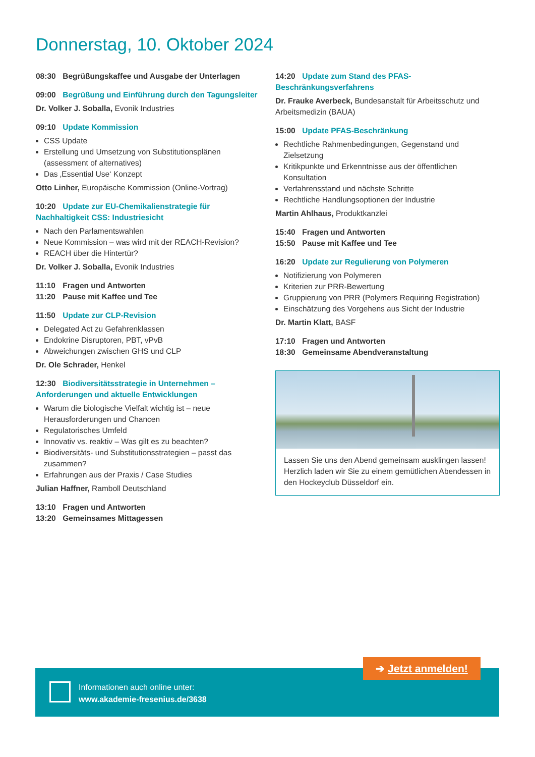Donnerstag, 10. Oktober 2024
08:30 Begrüßungskaffee und Ausgabe der Unterlagen
09:00 Begrüßung und Einführung durch den Tagungsleiter
Dr. Volker J. Soballa, Evonik Industries
09:10 Update Kommission
CSS Update
Erstellung und Umsetzung von Substitutionsplänen (assessment of alternatives)
Das ‚Essential Use‘ Konzept
Otto Linher, Europäische Kommission (Online-Vortrag)
10:20 Update zur EU-Chemikalienstrategie für Nachhaltigkeit CSS: Industriesicht
Nach den Parlamentswahlen
Neue Kommission – was wird mit der REACH-Revision?
REACH über die Hintertür?
Dr. Volker J. Soballa, Evonik Industries
11:10 Fragen und Antworten
11:20 Pause mit Kaffee und Tee
11:50 Update zur CLP-Revision
Delegated Act zu Gefahrenklassen
Endokrine Disruptoren, PBT, vPvB
Abweichungen zwischen GHS und CLP
Dr. Ole Schrader, Henkel
12:30 Biodiversitätsstrategie in Unternehmen – Anforderungen und aktuelle Entwicklungen
Warum die biologische Vielfalt wichtig ist – neue Herausforderungen und Chancen
Regulatorisches Umfeld
Innovativ vs. reaktiv – Was gilt es zu beachten?
Biodiversitäts- und Substitutionsstrategien – passt das zusammen?
Erfahrungen aus der Praxis / Case Studies
Julian Haffner, Ramboll Deutschland
13:10 Fragen und Antworten
13:20 Gemeinsames Mittagessen
14:20 Update zum Stand des PFAS-Beschränkungsverfahrens
Dr. Frauke Averbeck, Bundesanstalt für Arbeitsschutz und Arbeitsmedizin (BAUA)
15:00 Update PFAS-Beschränkung
Rechtliche Rahmenbedingungen, Gegenstand und Zielsetzung
Kritikpunkte und Erkenntnisse aus der öffentlichen Konsultation
Verfahrensstand und nächste Schritte
Rechtliche Handlungsoptionen der Industrie
Martin Ahlhaus, Produktkanzlei
15:40 Fragen und Antworten
15:50 Pause mit Kaffee und Tee
16:20 Update zur Regulierung von Polymeren
Notifizierung von Polymeren
Kriterien zur PRR-Bewertung
Gruppierung von PRR (Polymers Requiring Registration)
Einschätzung des Vorgehens aus Sicht der Industrie
Dr. Martin Klatt, BASF
17:10 Fragen und Antworten
18:30 Gemeinsame Abendveranstaltung
Lassen Sie uns den Abend gemeinsam ausklingen lassen! Herzlich laden wir Sie zu einem gemütlichen Abendessen in den Hockeyclub Düsseldorf ein.
Informationen auch online unter:
www.akademie-fresenius.de/3638
➔ Jetzt anmelden!